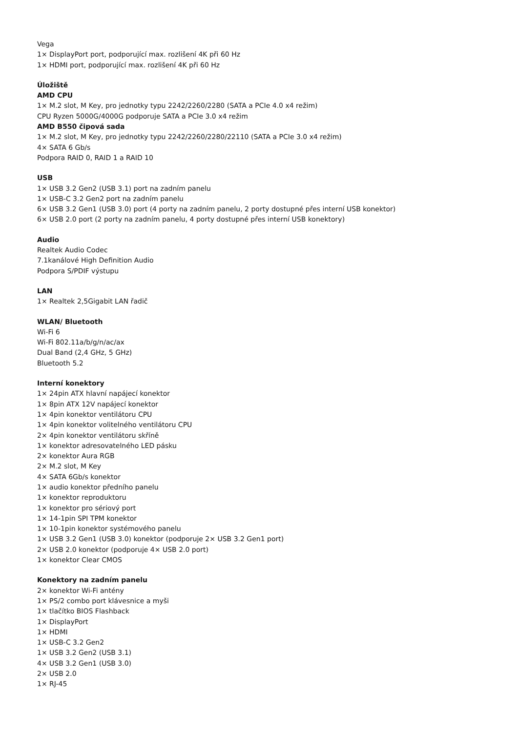Vega
1× DisplayPort port, podporující max. rozlišení 4K při 60 Hz
1× HDMI port, podporující max. rozlišení 4K při 60 Hz
Úložiště
AMD CPU
1× M.2 slot, M Key, pro jednotky typu 2242/2260/2280 (SATA a PCIe 4.0 x4 režim)
CPU Ryzen 5000G/4000G podporuje SATA a PCIe 3.0 x4 režim
AMD B550 čipová sada
1× M.2 slot, M Key, pro jednotky typu 2242/2260/2280/22110 (SATA a PCIe 3.0 x4 režim)
4× SATA 6 Gb/s
Podpora RAID 0, RAID 1 a RAID 10
USB
1× USB 3.2 Gen2 (USB 3.1) port na zadním panelu
1× USB-C 3.2 Gen2 port na zadním panelu
6× USB 3.2 Gen1 (USB 3.0) port (4 porty na zadním panelu, 2 porty dostupné přes interní USB konektor)
6× USB 2.0 port (2 porty na zadním panelu, 4 porty dostupné přes interní USB konektory)
Audio
Realtek Audio Codec
7.1kanálové High Definition Audio
Podpora S/PDIF výstupu
LAN
1× Realtek 2,5Gigabit LAN řadič
WLAN/ Bluetooth
Wi-Fi 6
Wi-Fi 802.11a/b/g/n/ac/ax
Dual Band (2,4 GHz, 5 GHz)
Bluetooth 5.2
Interní konektory
1× 24pin ATX hlavní napájecí konektor
1× 8pin ATX 12V napájecí konektor
1× 4pin konektor ventilátoru CPU
1× 4pin konektor volitelného ventilátoru CPU
2× 4pin konektor ventilátoru skříně
1× konektor adresovatelného LED pásku
2× konektor Aura RGB
2× M.2 slot, M Key
4× SATA 6Gb/s konektor
1× audio konektor předního panelu
1× konektor reproduktoru
1× konektor pro sériový port
1× 14-1pin SPI TPM konektor
1× 10-1pin konektor systémového panelu
1× USB 3.2 Gen1 (USB 3.0) konektor (podporuje 2× USB 3.2 Gen1 port)
2× USB 2.0 konektor (podporuje 4× USB 2.0 port)
1× konektor Clear CMOS
Konektory na zadním panelu
2× konektor Wi-Fi antény
1× PS/2 combo port klávesnice a myši
1× tlačítko BIOS Flashback
1× DisplayPort
1× HDMI
1× USB-C 3.2 Gen2
1× USB 3.2 Gen2 (USB 3.1)
4× USB 3.2 Gen1 (USB 3.0)
2× USB 2.0
1× RJ-45